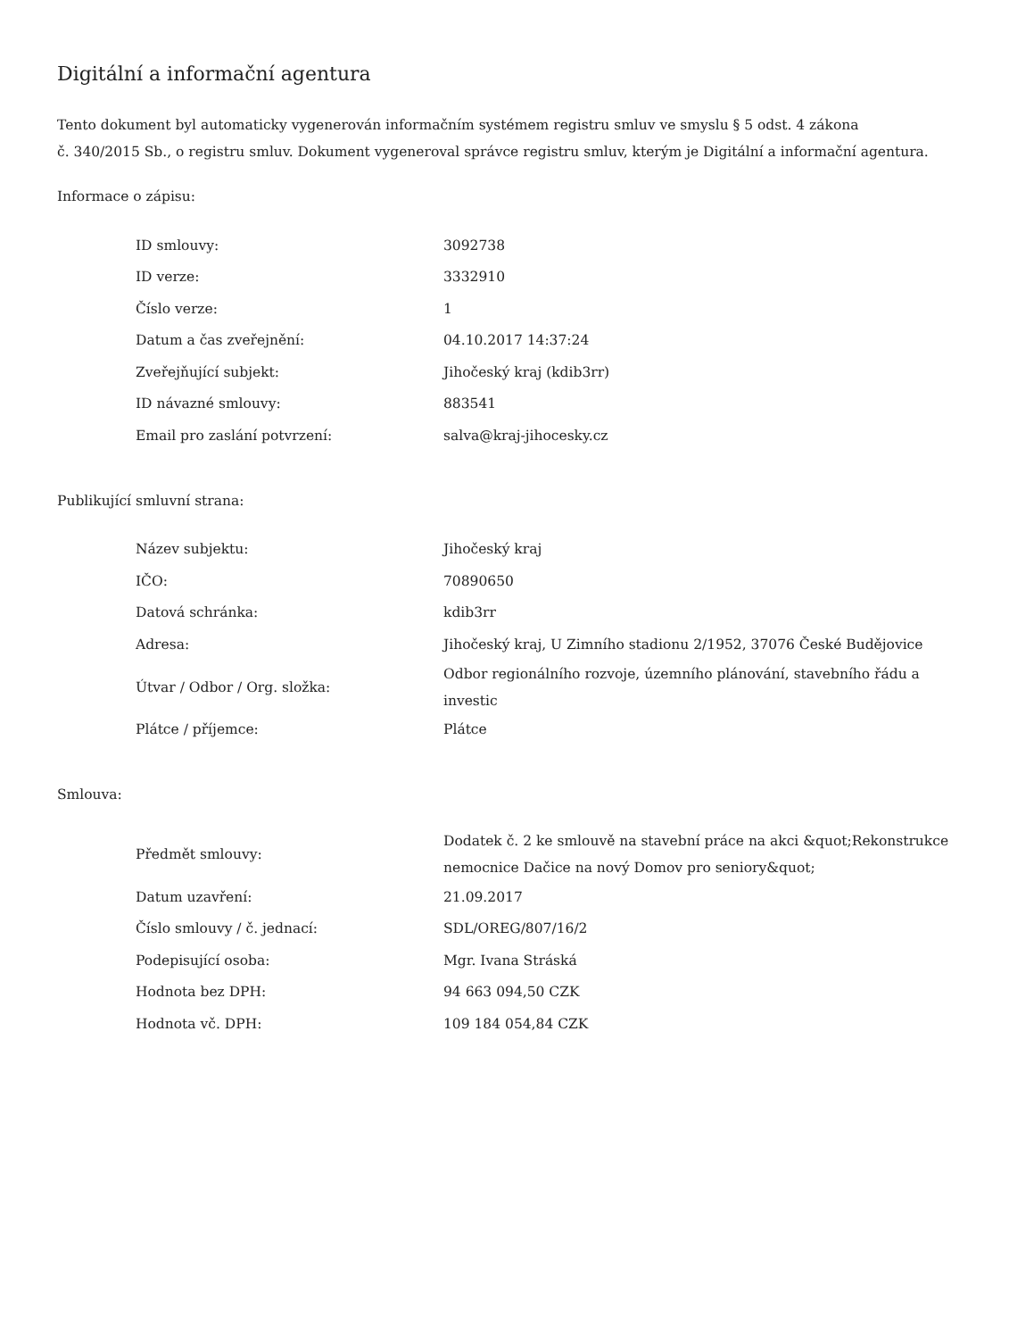Digitální a informační agentura
Tento dokument byl automaticky vygenerován informačním systémem registru smluv ve smyslu § 5 odst. 4 zákona
č. 340/2015 Sb., o registru smluv. Dokument vygeneroval správce registru smluv, kterým je Digitální a informační agentura.
Informace o zápisu:
| ID smlouvy: | 3092738 |
| ID verze: | 3332910 |
| Číslo verze: | 1 |
| Datum a čas zveřejnění: | 04.10.2017 14:37:24 |
| Zveřejňující subjekt: | Jihočeský kraj (kdib3rr) |
| ID návazné smlouvy: | 883541 |
| Email pro zaslání potvrzení: | salva@kraj-jihocesky.cz |
Publikující smluvní strana:
| Název subjektu: | Jihočeský kraj |
| IČO: | 70890650 |
| Datová schránka: | kdib3rr |
| Adresa: | Jihočeský kraj, U Zimního stadionu 2/1952, 37076 České Budějovice |
| Útvar / Odbor / Org. složka: | Odbor regionálního rozvoje, územního plánování, stavebního řádu a investic |
| Plátce / příjemce: | Plátce |
Smlouva:
| Předmět smlouvy: | Dodatek č. 2 ke smlouvě na stavební práce na akci &quot;Rekonstrukce nemocnice Dačice na nový Domov pro seniory&quot; |
| Datum uzavření: | 21.09.2017 |
| Číslo smlouvy / č. jednací: | SDL/OREG/807/16/2 |
| Podepisující osoba: | Mgr. Ivana Stráská |
| Hodnota bez DPH: | 94 663 094,50 CZK |
| Hodnota vč. DPH: | 109 184 054,84 CZK |